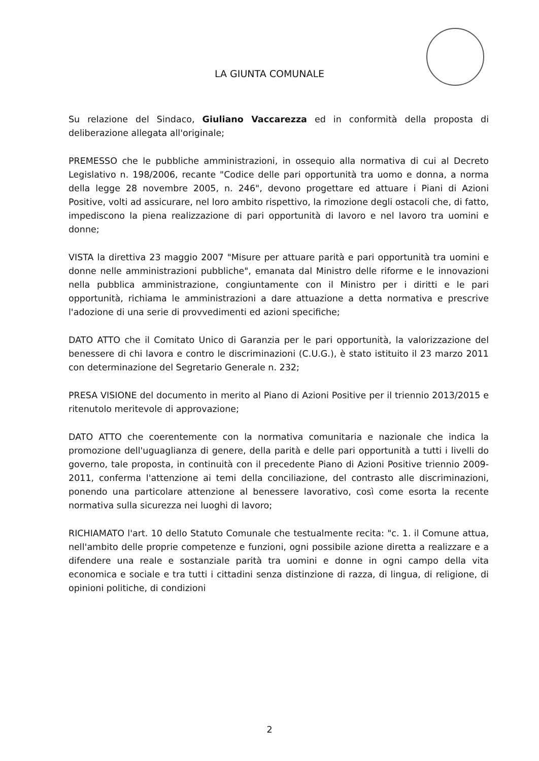LA GIUNTA COMUNALE
Su relazione del Sindaco, Giuliano Vaccarezza ed in conformità della proposta di deliberazione allegata all'originale;
PREMESSO che le pubbliche amministrazioni, in ossequio alla normativa di cui al Decreto Legislativo n. 198/2006, recante "Codice delle pari opportunità tra uomo e donna, a norma della legge 28 novembre 2005, n. 246", devono progettare ed attuare i Piani di Azioni Positive, volti ad assicurare, nel loro ambito rispettivo, la rimozione degli ostacoli che, di fatto, impediscono la piena realizzazione di pari opportunità di lavoro e nel lavoro tra uomini e donne;
VISTA la direttiva 23 maggio 2007 "Misure per attuare parità e pari opportunità tra uomini e donne nelle amministrazioni pubbliche", emanata dal Ministro delle riforme e le innovazioni nella pubblica amministrazione, congiuntamente con il Ministro per i diritti e le pari opportunità, richiama le amministrazioni a dare attuazione a detta normativa e prescrive l'adozione di una serie di provvedimenti ed azioni specifiche;
DATO ATTO che il Comitato Unico di Garanzia per le pari opportunità, la valorizzazione del benessere di chi lavora e contro le discriminazioni (C.U.G.), è stato istituito il 23 marzo 2011 con determinazione del Segretario Generale n. 232;
PRESA VISIONE del documento in merito al Piano di Azioni Positive per il triennio 2013/2015 e ritenutolo meritevole di approvazione;
DATO ATTO che coerentemente con la normativa comunitaria e nazionale che indica la promozione dell'uguaglianza di genere, della parità e delle pari opportunità a tutti i livelli do governo, tale proposta, in continuità con il precedente Piano di Azioni Positive triennio 2009-2011, conferma l'attenzione ai temi della conciliazione, del contrasto alle discriminazioni, ponendo una particolare attenzione al benessere lavorativo, così come esorta la recente normativa sulla sicurezza nei luoghi di lavoro;
RICHIAMATO l'art. 10 dello Statuto Comunale che testualmente recita: "c. 1. il Comune attua, nell'ambito delle proprie competenze e funzioni, ogni possibile azione diretta a realizzare e a difendere una reale e sostanziale parità tra uomini e donne in ogni campo della vita economica e sociale e tra tutti i cittadini senza distinzione di razza, di lingua, di religione, di opinioni politiche, di condizioni
2